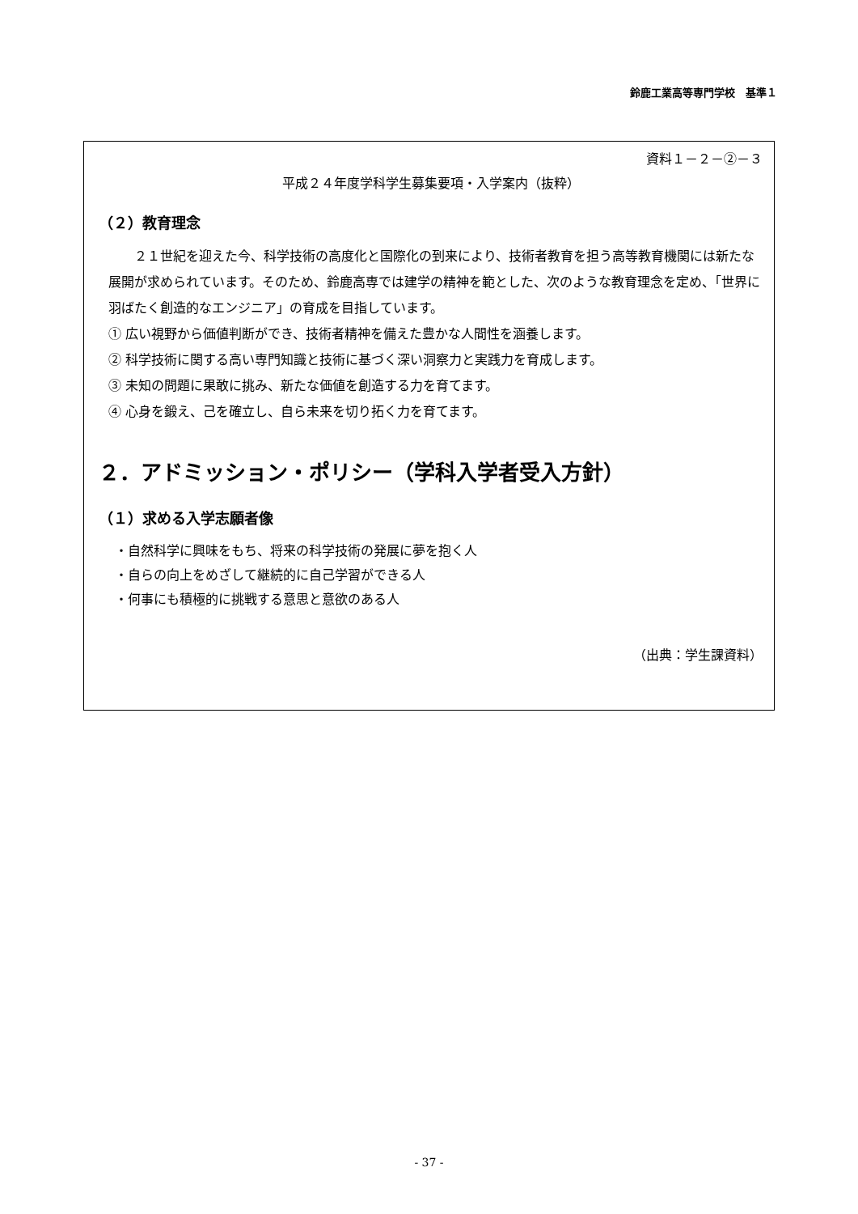鈴鹿工業高等専門学校　基準１
資料１－２－②－３
平成２４年度学科学生募集要項・入学案内（抜粋）
（２）教育理念
２１世紀を迎えた今、科学技術の高度化と国際化の到来により、技術者教育を担う高等教育機関には新たな展開が求められています。そのため、鈴鹿高専では建学の精神を範とした、次のような教育理念を定め、「世界に羽ばたく創造的なエンジニア」の育成を目指しています。
① 広い視野から価値判断ができ、技術者精神を備えた豊かな人間性を涵養します。
② 科学技術に関する高い専門知識と技術に基づく深い洞察力と実践力を育成します。
③ 未知の問題に果敢に挑み、新たな価値を創造する力を育てます。
④ 心身を鍛え、己を確立し、自ら未来を切り拓く力を育てます。
２．アドミッション・ポリシー（学科入学者受入方針）
（１）求める入学志願者像
・自然科学に興味をもち、将来の科学技術の発展に夢を抱く人
・自らの向上をめざして継続的に自己学習ができる人
・何事にも積極的に挑戦する意思と意欲のある人
（出典：学生課資料）
- 37 -